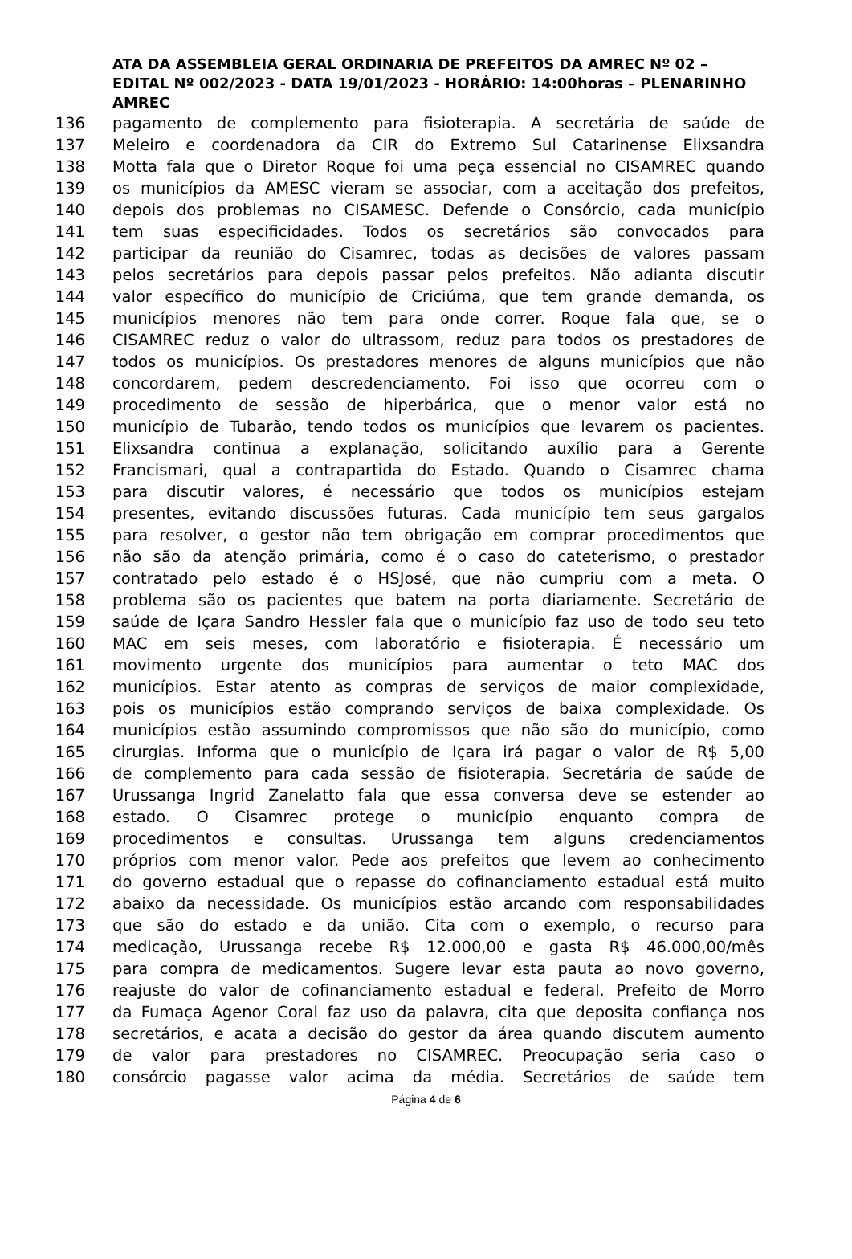ATA DA ASSEMBLEIA GERAL ORDINARIA DE PREFEITOS DA AMREC Nº 02 – EDITAL Nº 002/2023 - DATA 19/01/2023 - HORÁRIO: 14:00horas – PLENARINHO AMREC
136 pagamento de complemento para fisioterapia. A secretária de saúde de
137 Meleiro e coordenadora da CIR do Extremo Sul Catarinense Elixsandra
138 Motta fala que o Diretor Roque foi uma peça essencial no CISAMREC quando
139 os municípios da AMESC vieram se associar, com a aceitação dos prefeitos,
140 depois dos problemas no CISAMESC. Defende o Consórcio, cada município
141 tem suas especificidades. Todos os secretários são convocados para
142 participar da reunião do Cisamrec, todas as decisões de valores passam
143 pelos secretários para depois passar pelos prefeitos. Não adianta discutir
144 valor específico do município de Criciúma, que tem grande demanda, os
145 municípios menores não tem para onde correr. Roque fala que, se o
146 CISAMREC reduz o valor do ultrassom, reduz para todos os prestadores de
147 todos os municípios. Os prestadores menores de alguns municípios que não
148 concordarem, pedem descredenciamento. Foi isso que ocorreu com o
149 procedimento de sessão de hiperbárica, que o menor valor está no
150 município de Tubarão, tendo todos os municípios que levarem os pacientes.
151 Elixsandra continua a explanação, solicitando auxílio para a Gerente
152 Francismari, qual a contrapartida do Estado. Quando o Cisamrec chama
153 para discutir valores, é necessário que todos os municípios estejam
154 presentes, evitando discussões futuras. Cada município tem seus gargalos
155 para resolver, o gestor não tem obrigação em comprar procedimentos que
156 não são da atenção primária, como é o caso do cateterismo, o prestador
157 contratado pelo estado é o HSJosé, que não cumpriu com a meta. O
158 problema são os pacientes que batem na porta diariamente. Secretário de
159 saúde de Içara Sandro Hessler fala que o município faz uso de todo seu teto
160 MAC em seis meses, com laboratório e fisioterapia. É necessário um
161 movimento urgente dos municípios para aumentar o teto MAC dos
162 municípios. Estar atento as compras de serviços de maior complexidade,
163 pois os municípios estão comprando serviços de baixa complexidade. Os
164 municípios estão assumindo compromissos que não são do município, como
165 cirurgias. Informa que o município de Içara irá pagar o valor de R$ 5,00
166 de complemento para cada sessão de fisioterapia. Secretária de saúde de
167 Urussanga Ingrid Zanelatto fala que essa conversa deve se estender ao
168 estado. O Cisamrec protege o município enquanto compra de
169 procedimentos e consultas. Urussanga tem alguns credenciamentos
170 próprios com menor valor. Pede aos prefeitos que levem ao conhecimento
171 do governo estadual que o repasse do cofinanciamento estadual está muito
172 abaixo da necessidade. Os municípios estão arcando com responsabilidades
173 que são do estado e da união. Cita com o exemplo, o recurso para
174 medicação, Urussanga recebe R$ 12.000,00 e gasta R$ 46.000,00/mês
175 para compra de medicamentos. Sugere levar esta pauta ao novo governo,
176 reajuste do valor de cofinanciamento estadual e federal. Prefeito de Morro
177 da Fumaça Agenor Coral faz uso da palavra, cita que deposita confiança nos
178 secretários, e acata a decisão do gestor da área quando discutem aumento
179 de valor para prestadores no CISAMREC. Preocupação seria caso o
180 consórcio pagasse valor acima da média. Secretários de saúde tem
Página 4 de 6